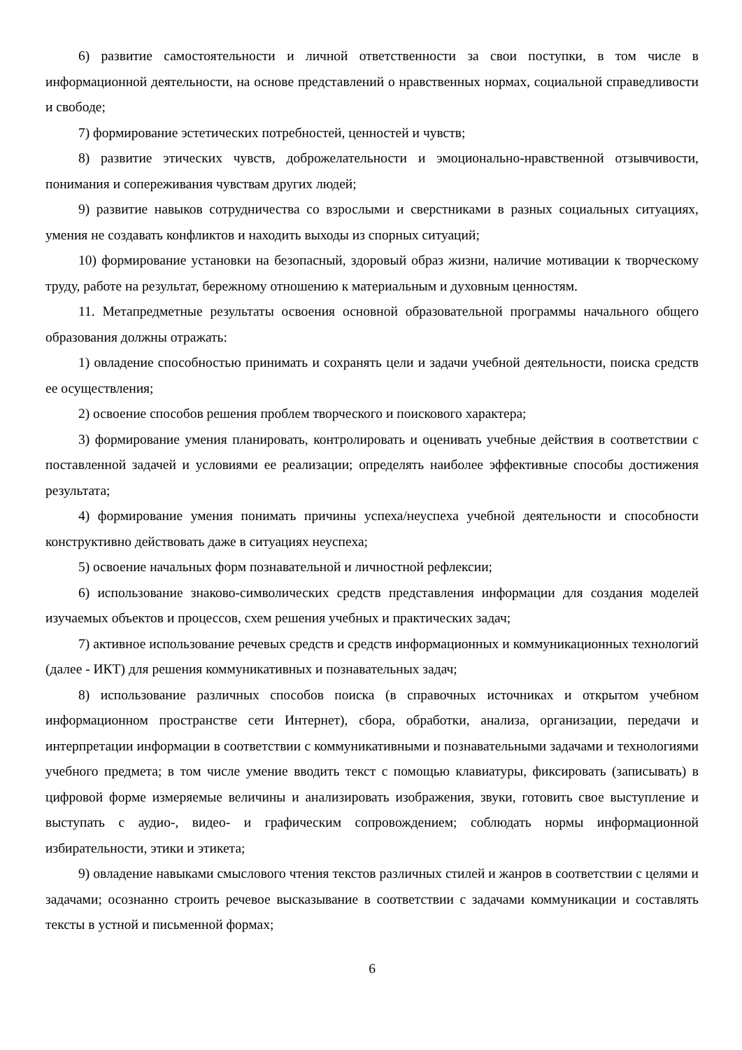6) развитие самостоятельности и личной ответственности за свои поступки, в том числе в информационной деятельности, на основе представлений о нравственных нормах, социальной справедливости и свободе;
7) формирование эстетических потребностей, ценностей и чувств;
8) развитие этических чувств, доброжелательности и эмоционально-нравственной отзывчивости, понимания и сопереживания чувствам других людей;
9) развитие навыков сотрудничества со взрослыми и сверстниками в разных социальных ситуациях, умения не создавать конфликтов и находить выходы из спорных ситуаций;
10) формирование установки на безопасный, здоровый образ жизни, наличие мотивации к творческому труду, работе на результат, бережному отношению к материальным и духовным ценностям.
11. Метапредметные результаты освоения основной образовательной программы начального общего образования должны отражать:
1) овладение способностью принимать и сохранять цели и задачи учебной деятельности, поиска средств ее осуществления;
2) освоение способов решения проблем творческого и поискового характера;
3) формирование умения планировать, контролировать и оценивать учебные действия в соответствии с поставленной задачей и условиями ее реализации; определять наиболее эффективные способы достижения результата;
4) формирование умения понимать причины успеха/неуспеха учебной деятельности и способности конструктивно действовать даже в ситуациях неуспеха;
5) освоение начальных форм познавательной и личностной рефлексии;
6) использование знаково-символических средств представления информации для создания моделей изучаемых объектов и процессов, схем решения учебных и практических задач;
7) активное использование речевых средств и средств информационных и коммуникационных технологий (далее - ИКТ) для решения коммуникативных и познавательных задач;
8) использование различных способов поиска (в справочных источниках и открытом учебном информационном пространстве сети Интернет), сбора, обработки, анализа, организации, передачи и интерпретации информации в соответствии с коммуникативными и познавательными задачами и технологиями учебного предмета; в том числе умение вводить текст с помощью клавиатуры, фиксировать (записывать) в цифровой форме измеряемые величины и анализировать изображения, звуки, готовить свое выступление и выступать с аудио-, видео- и графическим сопровождением; соблюдать нормы информационной избирательности, этики и этикета;
9) овладение навыками смыслового чтения текстов различных стилей и жанров в соответствии с целями и задачами; осознанно строить речевое высказывание в соответствии с задачами коммуникации и составлять тексты в устной и письменной формах;
6